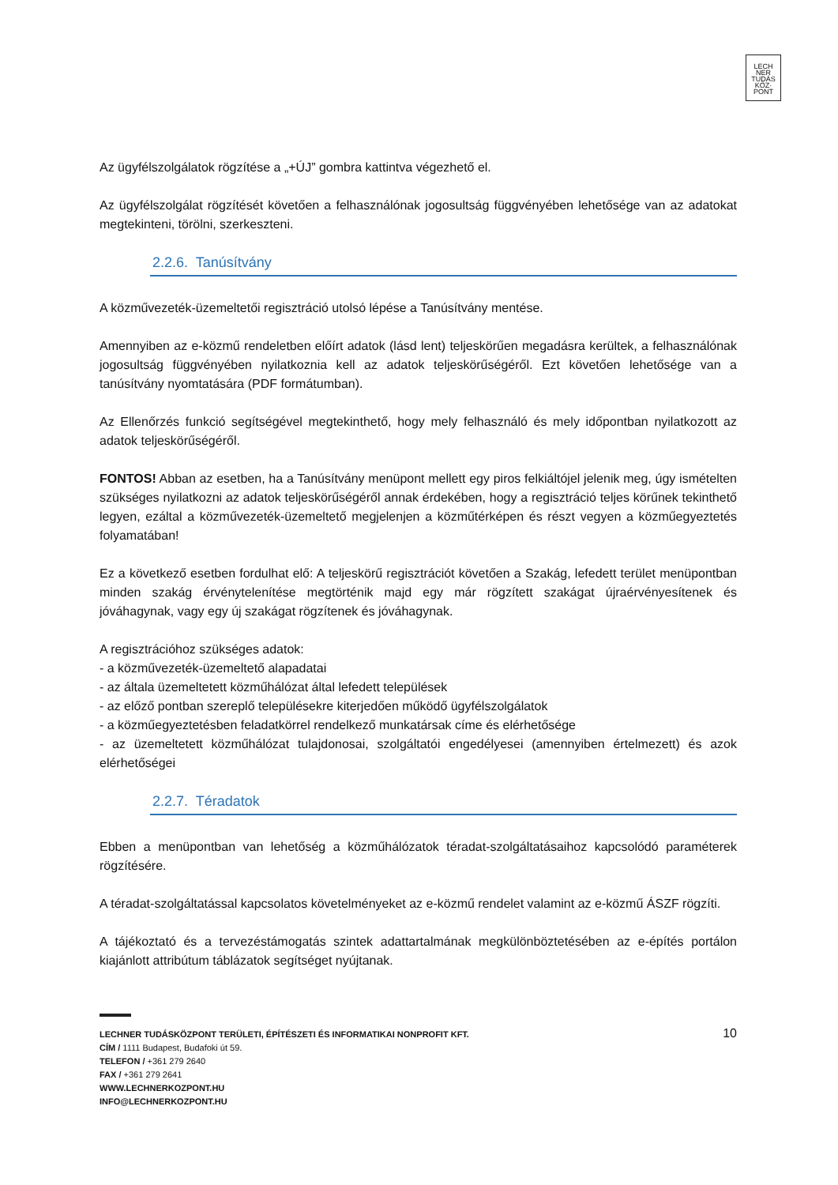LECH
NER
TUDÁS
KÖZ·
PONT
Az ügyfélszolgálatok rögzítése a „+ÚJ” gombra kattintva végezhető el.
Az ügyfélszolgálat rögzítését követően a felhasználónak jogosultság függvényében lehetősége van az adatokat megtekinteni, törölni, szerkeszteni.
2.2.6. Tanúsítvány
A közművezeték-üzemeltetői regisztráció utolsó lépése a Tanúsítvány mentése.
Amennyiben az e-közmű rendeletben előírt adatok (lásd lent) teljeskörűen megadásra kerültek, a felhasználónak jogosultság függvényében nyilatkoznia kell az adatok teljeskörűségéről. Ezt követően lehetősége van a tanúsítvány nyomtatására (PDF formátumban).
Az Ellenőrzés funkció segítségével megtekinthető, hogy mely felhasználó és mely időpontban nyilatkozott az adatok teljeskörűségéről.
FONTOS! Abban az esetben, ha a Tanúsítvány menüpont mellett egy piros felkiáltójel jelenik meg, úgy ismételten szükséges nyilatkozni az adatok teljeskörűségéről annak érdekében, hogy a regisztráció teljes körűnek tekinthető legyen, ezáltal a közművezeték-üzemeltető megjelenjen a közműtérképen és részt vegyen a közműegyeztetés folyamatában!
Ez a következő esetben fordulhat elő: A teljeskörű regisztrációt követően a Szakág, lefedett terület menüpontban minden szakág érvénytelenítése megtörténik majd egy már rögzített szakágat újraérvényesítenek és jóváhagynak, vagy egy új szakágat rögzítenek és jóváhagynak.
A regisztrációhoz szükséges adatok:
- a közművezeték-üzemeltető alapadatai
- az általa üzemeltetett közműhálózat által lefedett települések
- az előző pontban szereplő településekre kiterjedően működő ügyfélszolgálatok
- a közműegyeztetésben feladatkörrel rendelkező munkatársak címe és elérhetősége
- az üzemeltetett közműhálózat tulajdonosai, szolgáltatói engedélyesei (amennyiben értelmezett) és azok elérhetőségei
2.2.7. Téradatok
Ebben a menüpontban van lehetőség a közműhálózatok téradat-szolgáltatásaihoz kapcsolódó paraméterek rögzítésére.
A téradat-szolgáltatással kapcsolatos követelményeket az e-közmű rendelet valamint az e-közmű ÁSZF rögzíti.
A tájékoztató és a tervezéstámogatás szintek adattartalmának megkülönböztetésében az e-építés portálon kiajánlott attribútum táblázatok segítséget nyújtanak.
10
LECHNER TUDÁSKÖZPONT TERÜLETI, ÉPÍTÉSZETI ÉS INFORMATIKAI NONPROFIT KFT.
CÍM / 1111 Budapest, Budafoki út 59.
TELEFON / +361 279 2640
FAX / +361 279 2641
WWW.LECHNERKOZPONT.HU
INFO@LECHNERKOZPONT.HU